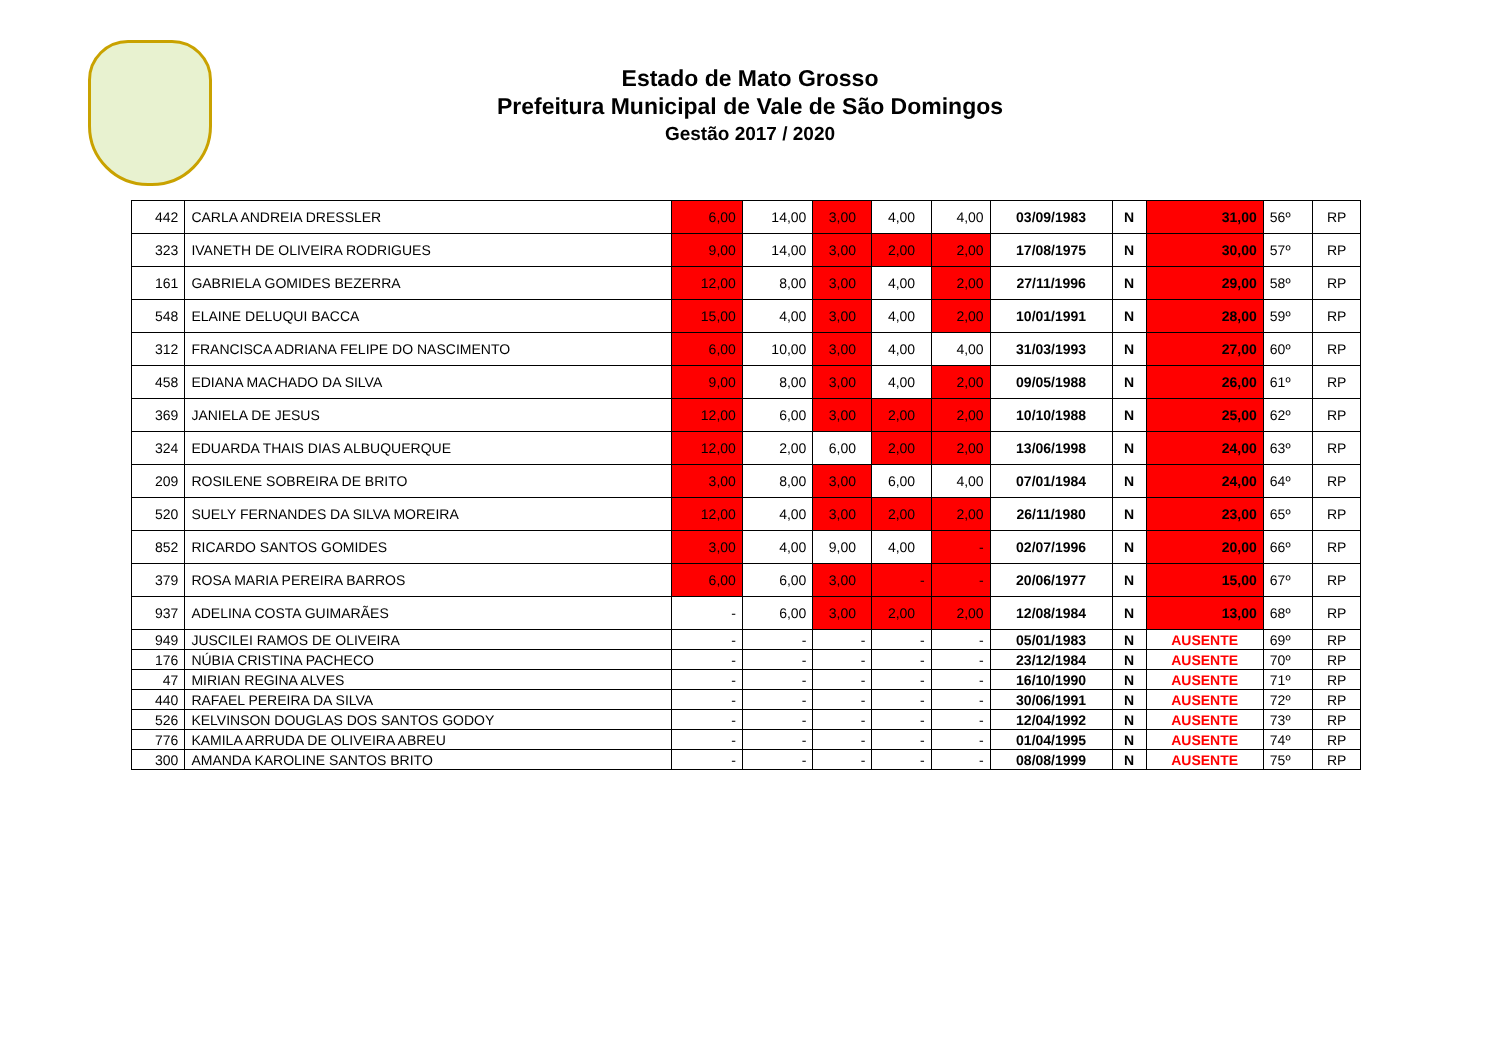Estado de Mato Grosso
Prefeitura Municipal de Vale de São Domingos
Gestão 2017 / 2020
| 442 | CARLA ANDREIA DRESSLER | 6,00 | 14,00 | 3,00 | 4,00 | 4,00 | 03/09/1983 | N | 31,00 | 56º | RP |
| 323 | IVANETH DE OLIVEIRA RODRIGUES | 9,00 | 14,00 | 3,00 | 2,00 | 2,00 | 17/08/1975 | N | 30,00 | 57º | RP |
| 161 | GABRIELA GOMIDES BEZERRA | 12,00 | 8,00 | 3,00 | 4,00 | 2,00 | 27/11/1996 | N | 29,00 | 58º | RP |
| 548 | ELAINE DELUQUI BACCA | 15,00 | 4,00 | 3,00 | 4,00 | 2,00 | 10/01/1991 | N | 28,00 | 59º | RP |
| 312 | FRANCISCA ADRIANA FELIPE DO NASCIMENTO | 6,00 | 10,00 | 3,00 | 4,00 | 4,00 | 31/03/1993 | N | 27,00 | 60º | RP |
| 458 | EDIANA MACHADO DA SILVA | 9,00 | 8,00 | 3,00 | 4,00 | 2,00 | 09/05/1988 | N | 26,00 | 61º | RP |
| 369 | JANIELA DE JESUS | 12,00 | 6,00 | 3,00 | 2,00 | 2,00 | 10/10/1988 | N | 25,00 | 62º | RP |
| 324 | EDUARDA THAIS DIAS ALBUQUERQUE | 12,00 | 2,00 | 6,00 | 2,00 | 2,00 | 13/06/1998 | N | 24,00 | 63º | RP |
| 209 | ROSILENE SOBREIRA DE BRITO | 3,00 | 8,00 | 3,00 | 6,00 | 4,00 | 07/01/1984 | N | 24,00 | 64º | RP |
| 520 | SUELY FERNANDES DA SILVA MOREIRA | 12,00 | 4,00 | 3,00 | 2,00 | 2,00 | 26/11/1980 | N | 23,00 | 65º | RP |
| 852 | RICARDO SANTOS GOMIDES | 3,00 | 4,00 | 9,00 | 4,00 | - | 02/07/1996 | N | 20,00 | 66º | RP |
| 379 | ROSA MARIA PEREIRA BARROS | 6,00 | 6,00 | 3,00 | - | - | 20/06/1977 | N | 15,00 | 67º | RP |
| 937 | ADELINA COSTA GUIMARÃES | - | 6,00 | 3,00 | 2,00 | 2,00 | 12/08/1984 | N | 13,00 | 68º | RP |
| 949 | JUSCILEI RAMOS DE OLIVEIRA | - | - | - | - | - | 05/01/1983 | N | AUSENTE | 69º | RP |
| 176 | NÚBIA CRISTINA PACHECO | - | - | - | - | - | 23/12/1984 | N | AUSENTE | 70º | RP |
| 47 | MIRIAN REGINA ALVES | - | - | - | - | - | 16/10/1990 | N | AUSENTE | 71º | RP |
| 440 | RAFAEL PEREIRA DA SILVA | - | - | - | - | - | 30/06/1991 | N | AUSENTE | 72º | RP |
| 526 | KELVINSON DOUGLAS DOS SANTOS GODOY | - | - | - | - | - | 12/04/1992 | N | AUSENTE | 73º | RP |
| 776 | KAMILA ARRUDA DE OLIVEIRA ABREU | - | - | - | - | - | 01/04/1995 | N | AUSENTE | 74º | RP |
| 300 | AMANDA KAROLINE SANTOS BRITO | - | - | - | - | - | 08/08/1999 | N | AUSENTE | 75º | RP |